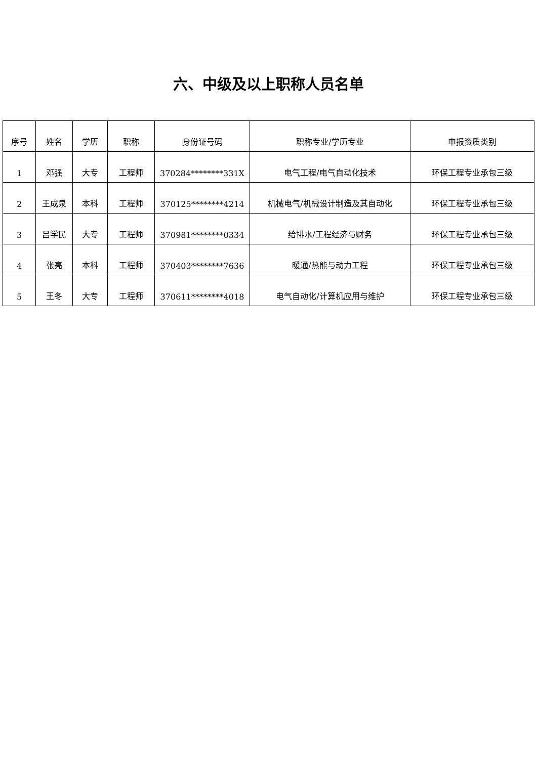六、中级及以上职称人员名单
| 序号 | 姓名 | 学历 | 职称 | 身份证号码 | 职称专业/学历专业 | 申报资质类别 |
| --- | --- | --- | --- | --- | --- | --- |
| 1 | 邓强 | 大专 | 工程师 | 370284********331X | 电气工程/电气自动化技术 | 环保工程专业承包三级 |
| 2 | 王成泉 | 本科 | 工程师 | 370125********4214 | 机械电气/机械设计制造及其自动化 | 环保工程专业承包三级 |
| 3 | 吕学民 | 大专 | 工程师 | 370981********0334 | 给排水/工程经济与财务 | 环保工程专业承包三级 |
| 4 | 张亮 | 本科 | 工程师 | 370403********7636 | 暖通/热能与动力工程 | 环保工程专业承包三级 |
| 5 | 王冬 | 大专 | 工程师 | 370611********4018 | 电气自动化/计算机应用与维护 | 环保工程专业承包三级 |